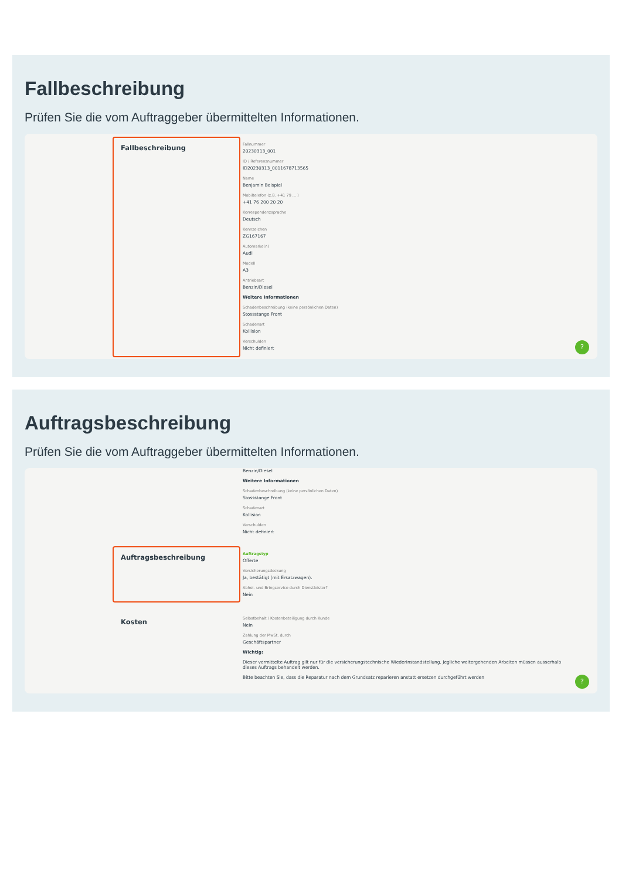Fallbeschreibung
Prüfen Sie die vom Auftraggeber übermittelten Informationen.
Fallbeschreibung
Fallnummer
20230313_001
ID / Referenznummer
ID20230313_0011678713565
Name
Benjamin Beispiel
Mobiltelefon (z.B. +41 79 ... )
+41 76 200 20 20
Korrespondenzsprache
Deutsch
Kennzeichen
ZG167167
Automarke(n)
Audi
Modell
A3
Antriebsart
Benzin/Diesel
Weitere Informationen
Schadenbeschreibung (keine persönlichen Daten)
Stossstange Front
Schadenart
Kollision
Verschulden
Nicht definiert
?
Auftragsbeschreibung
Prüfen Sie die vom Auftraggeber übermittelten Informationen.
Benzin/Diesel
Weitere Informationen
Schadenbeschreibung (keine persönlichen Daten)
Stossstange Front
Schadenart
Kollision
Verschulden
Nicht definiert
Auftragsbeschreibung
Auftragstyp
Offerte
Versicherungsdeckung
Ja, bestätigt (mit Ersatzwagen).
Abhol- und Bringservice durch Dienstleister?
Nein
Kosten
Selbstbehalt / Kostenbeteiligung durch Kunde
Nein
Zahlung der MwSt. durch
Geschäftspartner
Wichtig:
Dieser vermittelte Auftrag gilt nur für die versicherungstechnische Wiederinstandstellung. Jegliche weitergehenden Arbeiten müssen ausserhalb dieses Auftrags behandelt werden.
Bitte beachten Sie, dass die Reparatur nach dem Grundsatz reparieren anstatt ersetzen durchgeführt werden
?